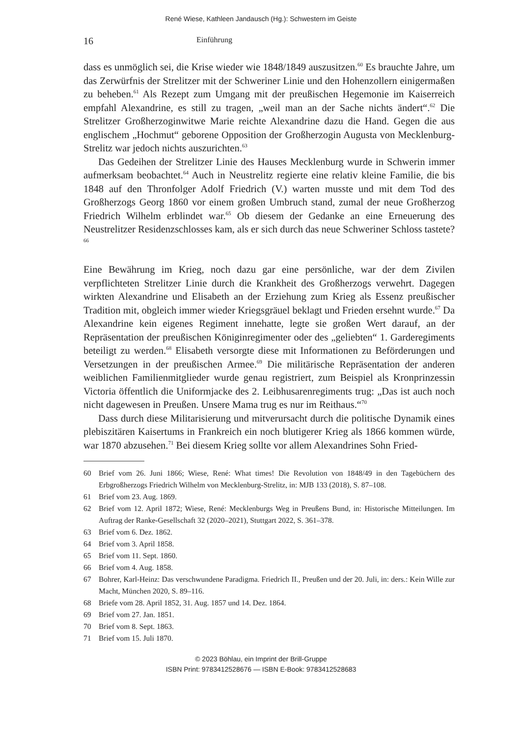René Wiese, Kathleen Jandausch (Hg.): Schwestern im Geiste
16 Einführung
dass es unmöglich sei, die Krise wieder wie 1848/1849 auszusitzen.<sup>60</sup> Es brauchte Jahre, um das Zerwürfnis der Strelitzer mit der Schweriner Linie und den Hohenzollern einigermaßen zu beheben.<sup>61</sup> Als Rezept zum Umgang mit der preußischen Hegemonie im Kaiserreich empfahl Alexandrine, es still zu tragen, „weil man an der Sache nichts ändert“.<sup>62</sup> Die Strelitzer Großherzoginwitwe Marie reichte Alexandrine dazu die Hand. Gegen die aus englischem „Hochmut“ geborene Opposition der Großherzogin Augusta von Mecklenburg-Strelitz war jedoch nichts auszurichten.<sup>63</sup>
Das Gedeihen der Strelitzer Linie des Hauses Mecklenburg wurde in Schwerin immer aufmerksam beobachtet.<sup>64</sup> Auch in Neustrelitz regierte eine relativ kleine Familie, die bis 1848 auf den Thronfolger Adolf Friedrich (V.) warten musste und mit dem Tod des Großherzogs Georg 1860 vor einem großen Umbruch stand, zumal der neue Großherzog Friedrich Wilhelm erblindet war.<sup>65</sup> Ob diesem der Gedanke an eine Erneuerung des Neustrelitzer Residenzschlosses kam, als er sich durch das neue Schweriner Schloss tastete?<sup>66</sup>
Eine Bewährung im Krieg, noch dazu gar eine persönliche, war der dem Zivilen verpflichteten Strelitzer Linie durch die Krankheit des Großherzogs verwehrt. Dagegen wirkten Alexandrine und Elisabeth an der Erziehung zum Krieg als Essenz preußischer Tradition mit, obgleich immer wieder Kriegsgräuel beklagt und Frieden ersehnt wurde.<sup>67</sup> Da Alexandrine kein eigenes Regiment innehatte, legte sie großen Wert darauf, an der Repräsentation der preußischen Königinregimenter oder des „geliebten“ 1. Garderegiments beteiligt zu werden.<sup>68</sup> Elisabeth versorgte diese mit Informationen zu Beförderungen und Versetzungen in der preußischen Armee.<sup>69</sup> Die militärische Repräsentation der anderen weiblichen Familienmitglieder wurde genau registriert, zum Beispiel als Kronprinzessin Victoria öffentlich die Uniformjacke des 2. Leibhusarenregiments trug: „Das ist auch noch nicht dagewesen in Preußen. Unsere Mama trug es nur im Reithaus.“<sup>70</sup>
Dass durch diese Militarisierung und mitverursacht durch die politische Dynamik eines plebiszitären Kaisertums in Frankreich ein noch blutigerer Krieg als 1866 kommen würde, war 1870 abzusehen.<sup>71</sup> Bei diesem Krieg sollte vor allem Alexandrines Sohn Fried-
60 Brief vom 26. Juni 1866; Wiese, René: What times! Die Revolution von 1848/49 in den Tagebüchern des Erbgroßherzogs Friedrich Wilhelm von Mecklenburg-Strelitz, in: MJB 133 (2018), S. 87–108.
61 Brief vom 23. Aug. 1869.
62 Brief vom 12. April 1872; Wiese, René: Mecklenburgs Weg in Preußens Bund, in: Historische Mitteilungen. Im Auftrag der Ranke-Gesellschaft 32 (2020–2021), Stuttgart 2022, S. 361–378.
63 Brief vom 6. Dez. 1862.
64 Brief vom 3. April 1858.
65 Brief vom 11. Sept. 1860.
66 Brief vom 4. Aug. 1858.
67 Bohrer, Karl-Heinz: Das verschwundene Paradigma. Friedrich II., Preußen und der 20. Juli, in: ders.: Kein Wille zur Macht, München 2020, S. 89–116.
68 Briefe vom 28. April 1852, 31. Aug. 1857 und 14. Dez. 1864.
69 Brief vom 27. Jan. 1851.
70 Brief vom 8. Sept. 1863.
71 Brief vom 15. Juli 1870.
© 2023 Böhlau, ein Imprint der Brill-Gruppe
ISBN Print: 9783412528676 — ISBN E-Book: 9783412528683